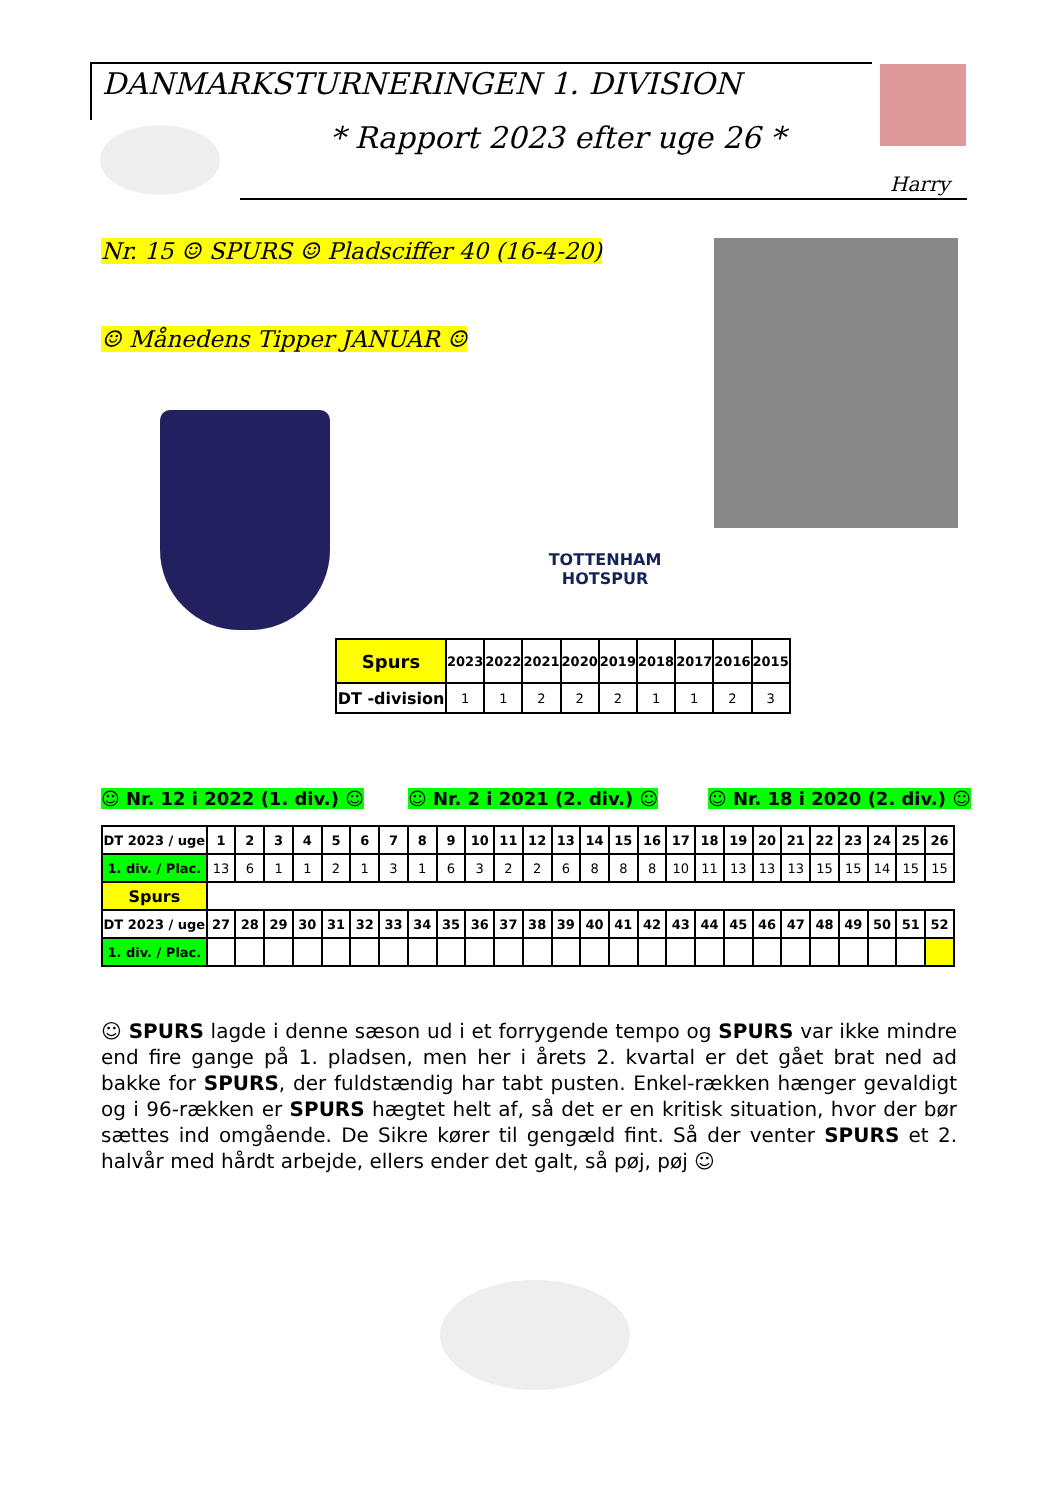DANMARKSTURNERINGEN 1. DIVISION
* Rapport 2023 efter uge 26 *
Harry
Nr. 15 ☺ SPURS ☺ Pladsciffer 40 (16-4-20)
☺ Månedens Tipper JANUAR ☺
TOTTENHAM HOTSPUR
| Spurs | 2023 | 2022 | 2021 | 2020 | 2019 | 2018 | 2017 | 2016 | 2015 |
| --- | --- | --- | --- | --- | --- | --- | --- | --- | --- |
| DT -division | 1 | 1 | 2 | 2 | 2 | 1 | 1 | 2 | 3 |
☺ Nr. 12 i 2022 (1. div.) ☺ ☺ Nr. 2 i 2021 (2. div.) ☺ ☺ Nr. 18 i 2020 (2. div.) ☺
| DT 2023 / uge | 1 | 2 | 3 | 4 | 5 | 6 | 7 | 8 | 9 | 10 | 11 | 12 | 13 | 14 | 15 | 16 | 17 | 18 | 19 | 20 | 21 | 22 | 23 | 24 | 25 | 26 |
| --- | --- | --- | --- | --- | --- | --- | --- | --- | --- | --- | --- | --- | --- | --- | --- | --- | --- | --- | --- | --- | --- | --- | --- | --- | --- | --- |
| 1. div. / Plac. | 13 | 6 | 1 | 1 | 2 | 1 | 3 | 1 | 6 | 3 | 2 | 2 | 6 | 8 | 8 | 8 | 10 | 11 | 13 | 13 | 13 | 15 | 15 | 14 | 15 | 15 |
| Spurs | | | | | | | | | | | | | | | | | | | | | | | | | | |
| DT 2023 / uge | 27 | 28 | 29 | 30 | 31 | 32 | 33 | 34 | 35 | 36 | 37 | 38 | 39 | 40 | 41 | 42 | 43 | 44 | 45 | 46 | 47 | 48 | 49 | 50 | 51 | 52 |
| 1. div. / Plac. | | | | | | | | | | | | | | | | | | | | | | | | | | |
☺ SPURS lagde i denne sæson ud i et forrygende tempo og SPURS var ikke mindre end fire gange på 1. pladsen, men her i årets 2. kvartal er det gået brat ned ad bakke for SPURS, der fuldstændig har tabt pusten. Enkel-rækken hænger gevaldigt og i 96-rækken er SPURS hægtet helt af, så det er en kritisk situation, hvor der bør sættes ind omgående. De Sikre kører til gengæld fint. Så der venter SPURS et 2. halvår med hårdt arbejde, ellers ender det galt, så pøj, pøj ☺